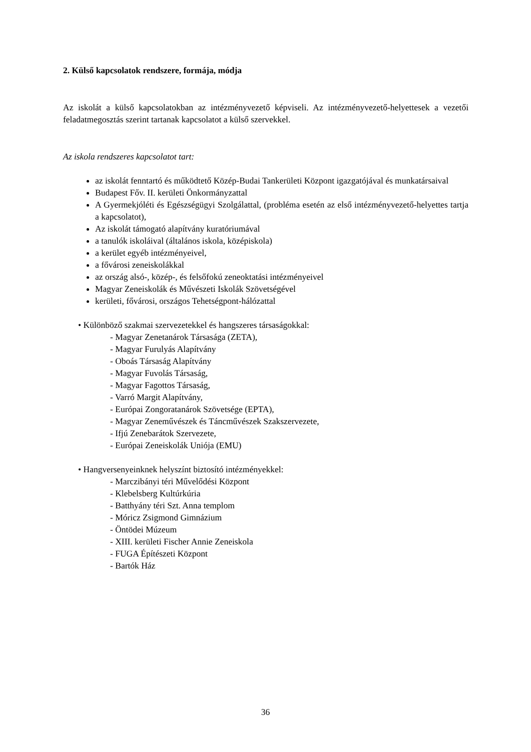2. Külső kapcsolatok rendszere, formája, módja
Az iskolát a külső kapcsolatokban az intézményvezető képviseli. Az intézményvezető-helyettesek a vezetői feladatmegosztás szerint tartanak kapcsolatot a külső szervekkel.
Az iskola rendszeres kapcsolatot tart:
az iskolát fenntartó és működtető Közép-Budai Tankerületi Központ igazgatójával és munkatársaival
Budapest Főv. II. kerületi Önkormányzattal
A Gyermekjóléti és Egészségügyi Szolgálattal, (probléma esetén az első intézményvezető-helyettes tartja a kapcsolatot),
Az iskolát támogató alapítvány kuratóriumával
a tanulók iskoláival (általános iskola, középiskola)
a kerület egyéb intézményeivel,
a fővárosi zeneiskolákkal
az ország alsó-, közép-, és felsőfokú zeneoktatási intézményeivel
Magyar Zeneiskolák és Művészeti Iskolák Szövetségével
kerületi, fővárosi, országos Tehetségpont-hálózattal
• Különböző szakmai szervezetekkel és hangszeres társaságokkal:
- Magyar Zenetanárok Társasága (ZETA),
- Magyar Furulyás Alapítvány
- Oboás Társaság Alapítvány
- Magyar Fuvolás Társaság,
- Magyar Fagottos Társaság,
- Varró Margit Alapítvány,
- Európai Zongoratanárok Szövetsége (EPTA),
- Magyar Zeneművészek és Táncművészek Szakszervezete,
- Ifjú Zenebarátok Szervezete,
- Európai Zeneiskolák Uniója (EMU)
• Hangversenyeinknek helyszínt biztosító intézményekkel:
- Marczibányi téri Művelődési Központ
- Klebelsberg Kultúrkúria
- Batthyány téri Szt. Anna templom
- Móricz Zsigmond Gimnázium
- Öntödei Múzeum
- XIII. kerületi Fischer Annie Zeneiskola
- FUGA Építészeti Központ
- Bartók Ház
36